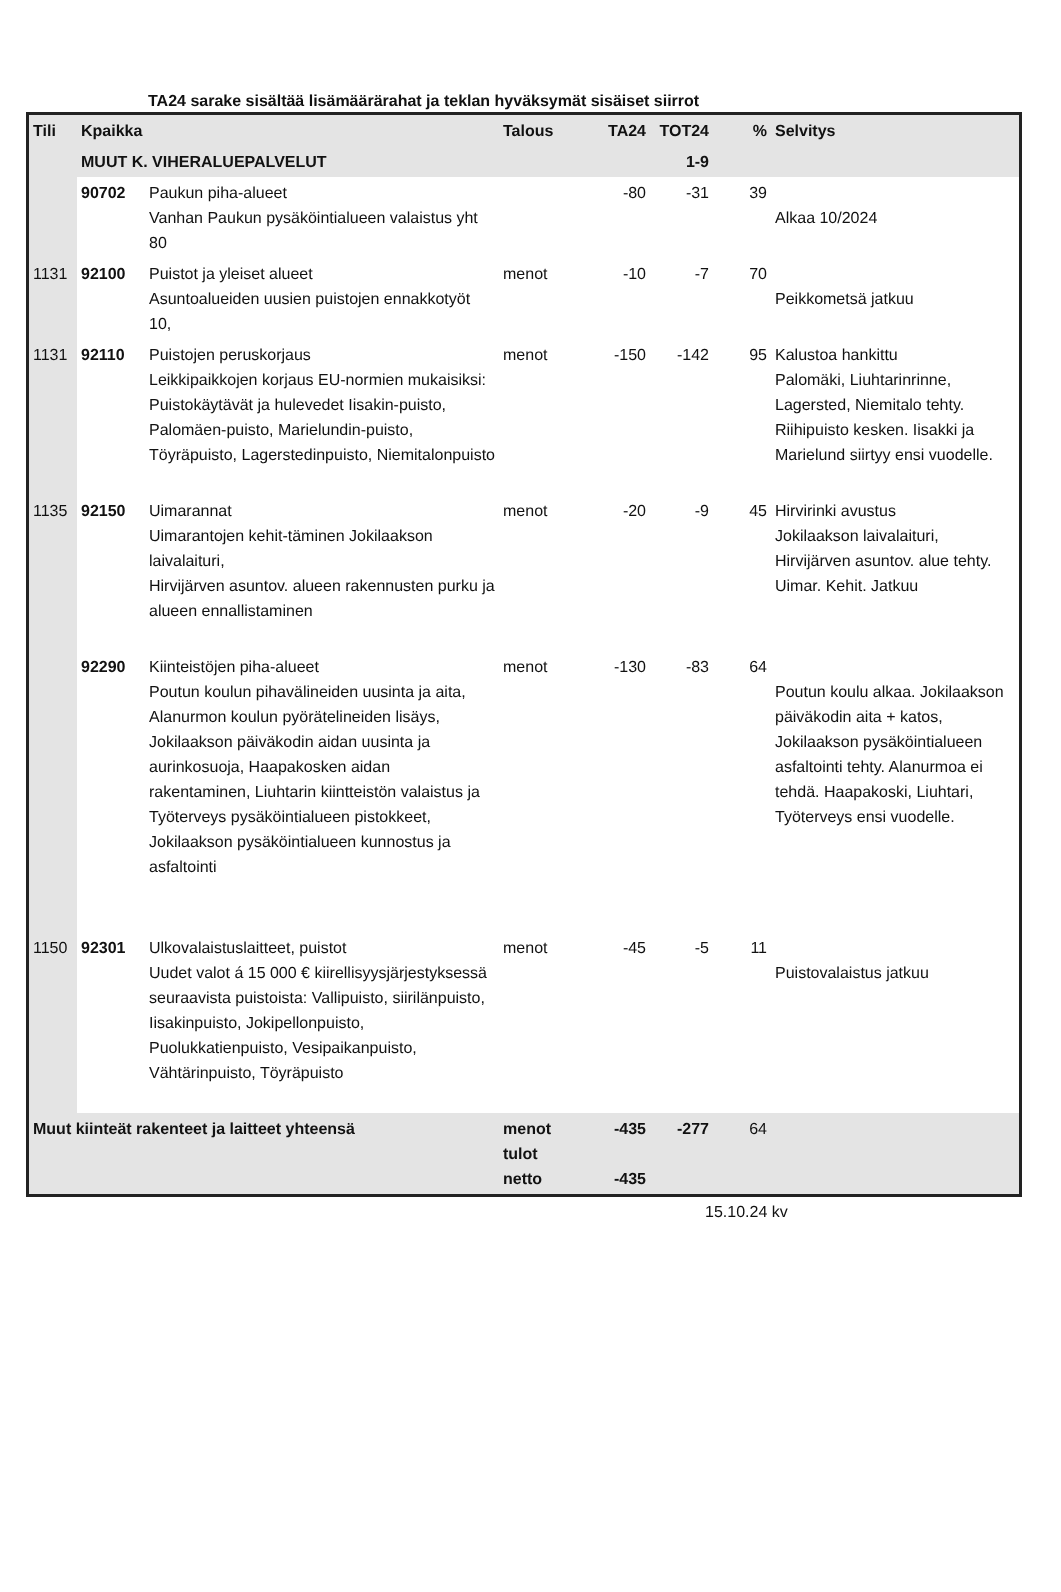TA24 sarake sisältää lisämäärärahat ja teklan hyväksymät sisäiset siirrot
| Tili | Kpaikka | | Talous | TA24 | TOT24 | % | Selvitys |
| --- | --- | --- | --- | --- | --- | --- | --- |
| | MUUT K. VIHERALUEPALVELUT | | | | 1-9 | | |
| | 90702 | Paukun piha-alueet Vanhan Paukun pysäköintialueen valaistus yht 80 | | -80 | -31 | 39 | Alkaa 10/2024 |
| 1131 | 92100 | Puistot ja yleiset alueet Asuntoalueiden uusien puistojen ennakkotyöt 10, | menot | -10 | -7 | 70 | Peikkometsä jatkuu |
| 1131 | 92110 | Puistojen peruskorjaus Leikkipaikkojen korjaus EU-normien mukaisiksi: Puistokäytävät ja hulevedet Iisakin-puisto, Palomäen-puisto, Marielundin-puisto, Töyräpuisto, Lagerstedinpuisto, Niemitalonpuisto | menot | -150 | -142 | 95 | Kalustoa hankittu Palomäki, Liuhtarinrinne, Lagersted, Niemitalo tehty. Riihipuisto kesken. Iisakki ja Marielund siirtyy ensi vuodelle. |
| 1135 | 92150 | Uimarannat Uimarantojen kehit-täminen Jokilaakson laivalaituri, Hirvijärven asuntov. alueen rakennusten purku ja alueen ennallistaminen | menot | -20 | -9 | 45 | Hirvirinki avustus Jokilaakson laivalaituri, Hirvijärven asuntov. alue tehty. Uimar. Kehit. Jatkuu |
| | 92290 | Kiinteistöjen piha-alueet Poutun koulun pihavälineiden uusinta ja aita, Alanurmon koulun pyörätelineiden lisäys, Jokilaakson päiväkodin aidan uusinta ja aurinkosuoja, Haapakosken aidan rakentaminen, Liuhtarin kiintteistön valaistus ja Työterveys pysäköintialueen pistokkeet, Jokilaakson pysäköintialueen kunnostus ja asfaltointi | menot | -130 | -83 | 64 | Poutun koulu alkaa. Jokilaakson päiväkodin aita + katos, Jokilaakson pysäköintialueen asfaltointi tehty. Alanurmoa ei tehdä. Haapakoski, Liuhtari, Työterveys ensi vuodelle. |
| 1150 | 92301 | Ulkovalaistuslaitteet, puistot Uudet valot á 15 000 € kiirellisyysjärjestyksessä seuraavista puistoista: Vallipuisto, siirilänpuisto, Iisakinpuisto, Jokipellonpuisto, Puolukkatienpuisto, Vesipaikanpuisto, Vähtärinpuisto, Töyräpuisto | menot | -45 | -5 | 11 | Puistovalaistus jatkuu |
| Muut kiinteät rakenteet ja laitteet yhteensä | | | menot tulot netto | -435 -435 | -277 | 64 | |
15.10.24 kv